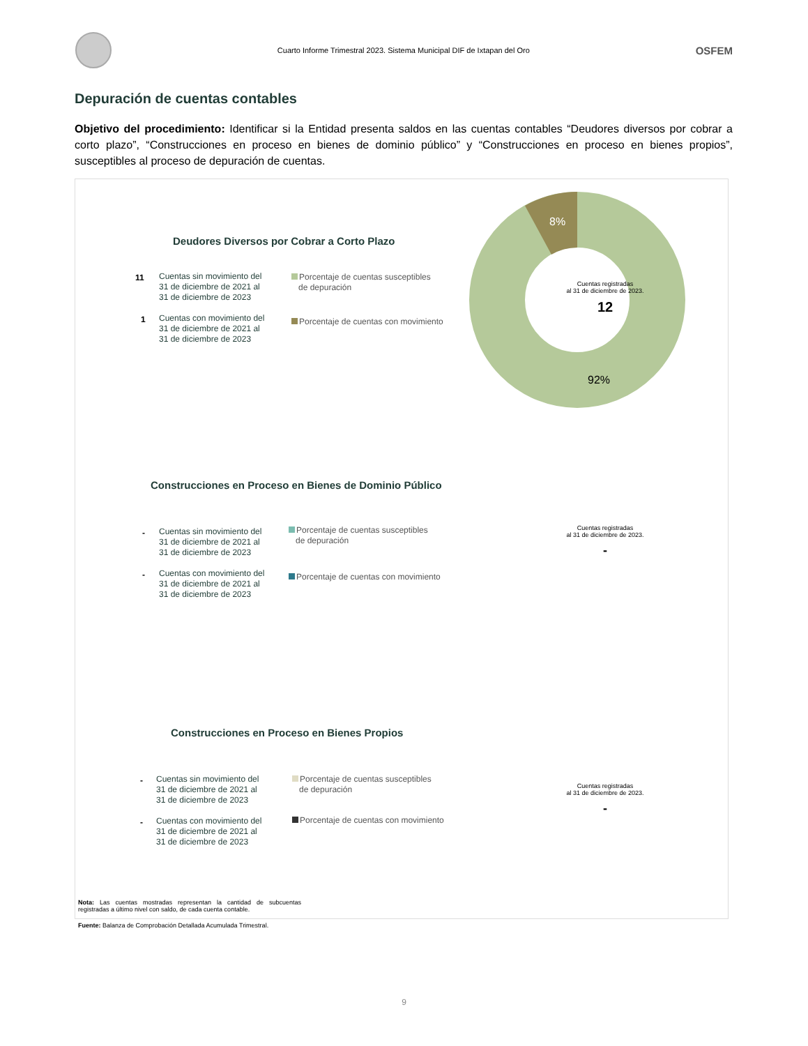Cuarto Informe Trimestral 2023. Sistema Municipal DIF de Ixtapan del Oro
OSFEM
Depuración de cuentas contables
Objetivo del procedimiento: Identificar si la Entidad presenta saldos en las cuentas contables “Deudores diversos por cobrar a corto plazo”, “Construcciones en proceso en bienes de dominio público” y “Construcciones en proceso en bienes propios”, susceptibles al proceso de depuración de cuentas.
Deudores Diversos por Cobrar a Corto Plazo
11
Cuentas sin movimiento del
31 de diciembre de 2021 al
31 de diciembre de 2023
1
Cuentas con movimiento del
31 de diciembre de 2021 al
31 de diciembre de 2023
Porcentaje de cuentas susceptibles
de depuración
Porcentaje de cuentas con movimiento
8%
92%
Cuentas registradas
al 31 de diciembre de 2023.
12
Construcciones en Proceso en Bienes de Dominio Público
-
Cuentas sin movimiento del
31 de diciembre de 2021 al
31 de diciembre de 2023
-
Cuentas con movimiento del
31 de diciembre de 2021 al
31 de diciembre de 2023
Porcentaje de cuentas susceptibles
de depuración
Porcentaje de cuentas con movimiento
Cuentas registradas
al 31 de diciembre de 2023.
-
Construcciones en Proceso en Bienes Propios
-
Cuentas sin movimiento del
31 de diciembre de 2021 al
31 de diciembre de 2023
-
Cuentas con movimiento del
31 de diciembre de 2021 al
31 de diciembre de 2023
Porcentaje de cuentas susceptibles
de depuración
Porcentaje de cuentas con movimiento
Cuentas registradas
al 31 de diciembre de 2023.
-
Nota: Las cuentas mostradas representan la cantidad de subcuentas registradas a último nivel con saldo, de cada cuenta contable.
Fuente: Balanza de Comprobación Detallada Acumulada Trimestral.
9